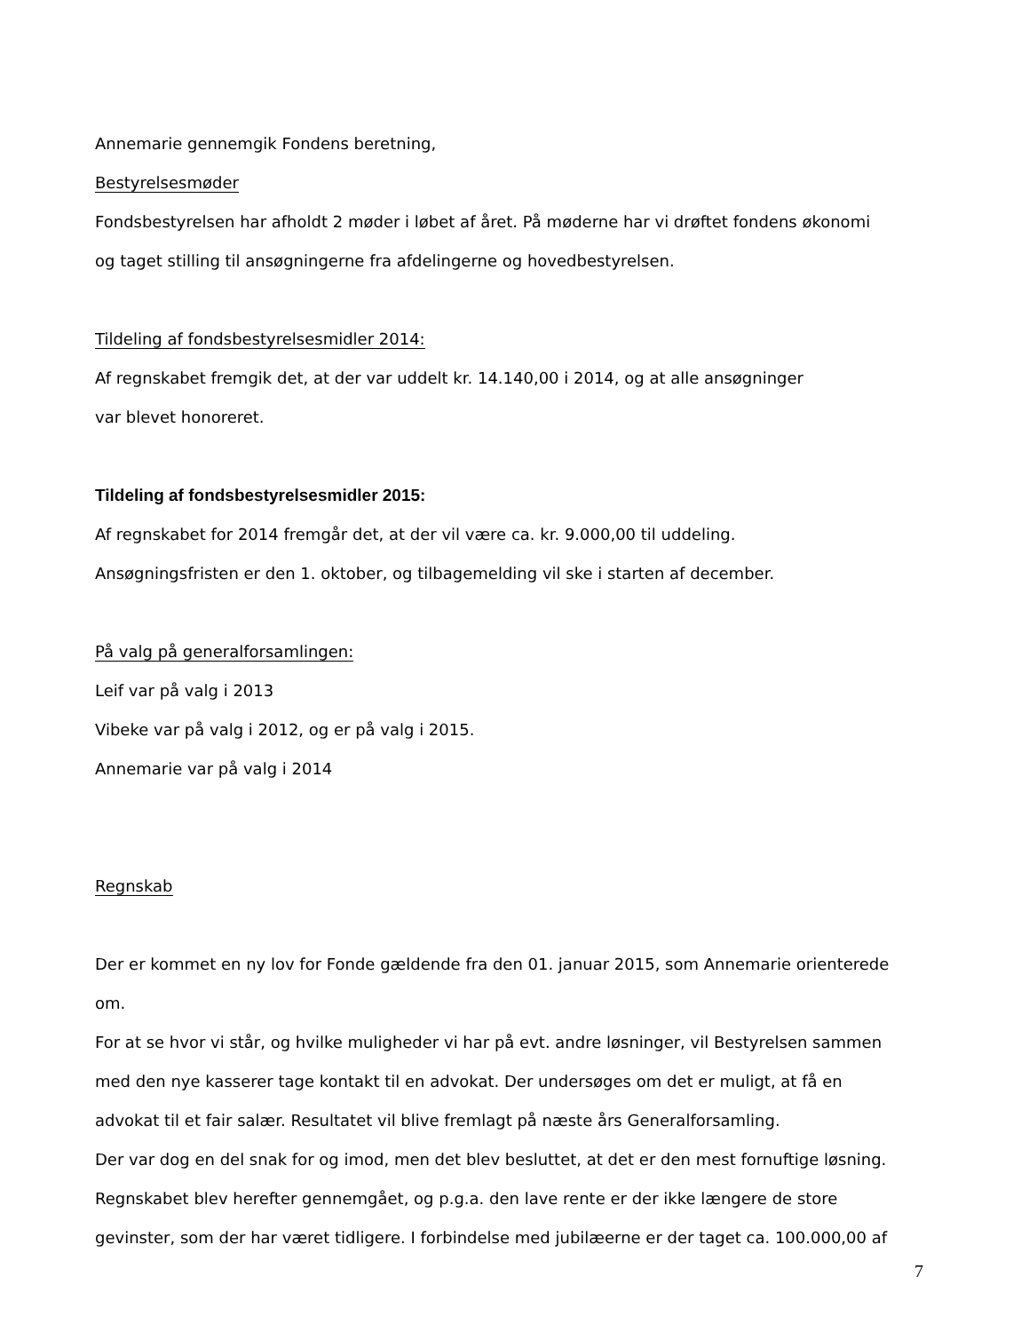Annemarie gennemgik Fondens beretning,
Bestyrelsesmøder
Fondsbestyrelsen har afholdt 2 møder i løbet af året. På møderne har vi drøftet fondens økonomi
og taget stilling til ansøgningerne fra afdelingerne og hovedbestyrelsen.
Tildeling af fondsbestyrelsesmidler 2014:
Af regnskabet fremgik det, at der var uddelt kr. 14.140,00 i 2014, og at alle ansøgninger
var blevet honoreret.
Tildeling af fondsbestyrelsesmidler 2015:
Af regnskabet for 2014 fremgår det, at der vil være ca. kr. 9.000,00 til uddeling.
Ansøgningsfristen er den 1. oktober, og tilbagemelding vil ske i starten af december.
På valg på generalforsamlingen:
Leif var på valg i 2013
Vibeke var på valg i 2012, og er på valg i 2015.
Annemarie var på valg i 2014
Regnskab
Der er kommet en ny lov for Fonde gældende fra den 01. januar 2015, som Annemarie orienterede
om.
For at se hvor vi står, og hvilke muligheder vi har på evt. andre løsninger, vil Bestyrelsen sammen
med den nye kasserer tage kontakt til en advokat. Der undersøges om det er muligt, at få en
advokat til et fair salær. Resultatet vil blive fremlagt på næste års Generalforsamling.
Der var dog en del snak for og imod, men det blev besluttet, at det er den mest fornuftige løsning.
Regnskabet blev herefter gennemgået, og p.g.a. den lave rente er der ikke længere de store
gevinster, som der har været tidligere. I forbindelse med jubilæerne er der taget ca. 100.000,00 af
7